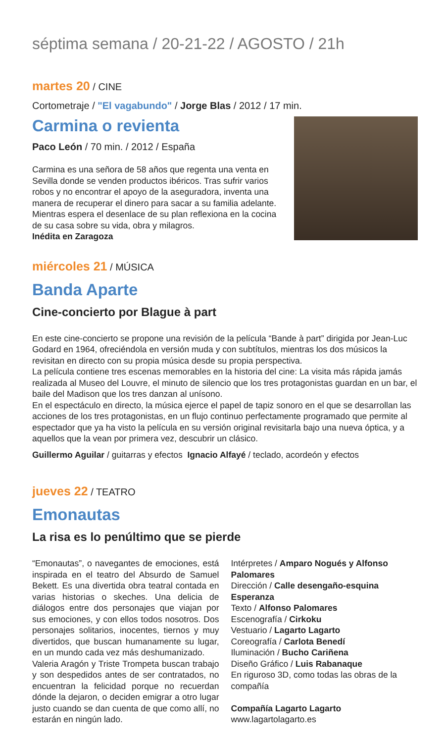séptima semana / 20-21-22 / AGOSTO / 21h
martes 20 / CINE
Cortometraje / "El vagabundo" / Jorge Blas / 2012 / 17 min.
Carmina o revienta
Paco León / 70 min. / 2012 / España
Carmina es una señora de 58 años que regenta una venta en Sevilla donde se venden productos ibéricos. Tras sufrir varios robos y no encontrar el apoyo de la aseguradora, inventa una manera de recuperar el dinero para sacar a su familia adelante. Mientras espera el desenlace de su plan reflexiona en la cocina de su casa sobre su vida, obra y milagros.
Inédita en Zaragoza
miércoles 21 / MÚSICA
Banda Aparte
Cine-concierto por Blague à part
En este cine-concierto se propone una revisión de la película “Bande à part” dirigida por Jean-Luc Godard en 1964, ofreciéndola en versión muda y con subtítulos, mientras los dos músicos la revisitan en directo con su propia música desde su propia perspectiva.
La película contiene tres escenas memorables en la historia del cine: La visita más rápida jamás realizada al Museo del Louvre, el minuto de silencio que los tres protagonistas guardan en un bar, el baile del Madison que los tres danzan al unísono.
En el espectáculo en directo, la música ejerce el papel de tapiz sonoro en el que se desarrollan las acciones de los tres protagonistas, en un flujo continuo perfectamente programado que permite al espectador que ya ha visto la película en su versión original revisitarla bajo una nueva óptica, y a aquellos que la vean por primera vez, descubrir un clásico.
Guillermo Aguilar / guitarras y efectos Ignacio Alfayé / teclado, acordeón y efectos
jueves 22 / TEATRO
Emonautas
La risa es lo penúltimo que se pierde
“Emonautas”, o navegantes de emociones, está inspirada en el teatro del Absurdo de Samuel Bekett. Es una divertida obra teatral contada en varias historias o skeches. Una delicia de diálogos entre dos personajes que viajan por sus emociones, y con ellos todos nosotros. Dos personajes solitarios, inocentes, tiernos y muy divertidos, que buscan humanamente su lugar, en un mundo cada vez más deshumanizado.
Valeria Aragón y Triste Trompeta buscan trabajo y son despedidos antes de ser contratados, no encuentran la felicidad porque no recuerdan dónde la dejaron, o deciden emigrar a otro lugar justo cuando se dan cuenta de que como allí, no estarán en ningún lado.
Intérpretes / Amparo Nogués y Alfonso Palomares
Dirección / Calle desengaño-esquina Esperanza
Texto / Alfonso Palomares
Escenografía / Cirkoku
Vestuario / Lagarto Lagarto
Coreografía / Carlota Benedí
Iluminación / Bucho Cariñena
Diseño Gráfico / Luis Rabanaque
En riguroso 3D, como todas las obras de la compañía
Compañía Lagarto Lagarto
www.lagartolagarto.es